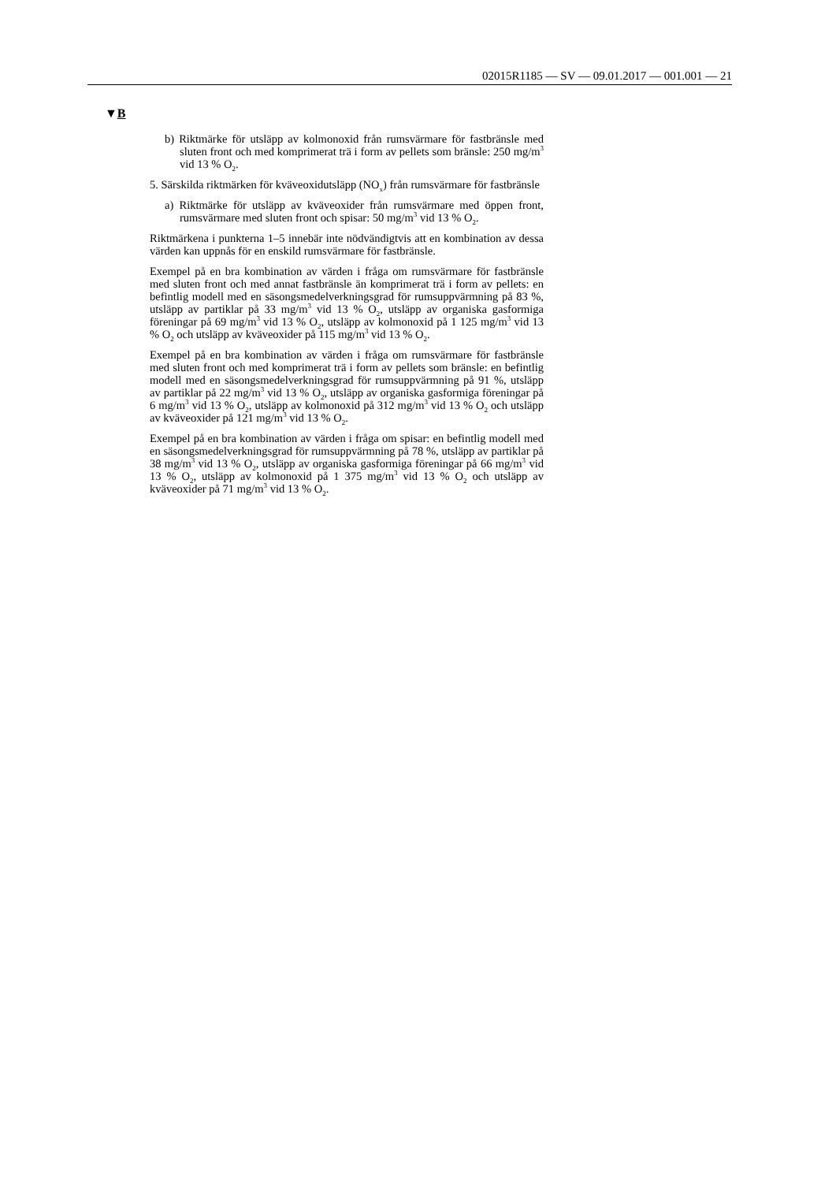02015R1185 — SV — 09.01.2017 — 001.001 — 21
▼B
b) Riktmärke för utsläpp av kolmonoxid från rumsvärmare för fastbränsle med sluten front och med komprimerat trä i form av pellets som bränsle: 250 mg/m<sup>3</sup> vid 13 % O<sub>2</sub>.
5. Särskilda riktmärken för kväveoxidutsläpp (NO<sub>x</sub>) från rumsvärmare för fastbränsle
a) Riktmärke för utsläpp av kväveoxider från rumsvärmare med öppen front, rumsvärmare med sluten front och spisar: 50 mg/m<sup>3</sup> vid 13 % O<sub>2</sub>.
Riktmärkena i punkterna 1–5 innebär inte nödvändigtvis att en kombination av dessa värden kan uppnås för en enskild rumsvärmare för fastbränsle.
Exempel på en bra kombination av värden i fråga om rumsvärmare för fastbränsle med sluten front och med annat fastbränsle än komprimerat trä i form av pellets: en befintlig modell med en säsongsmedelverkningsgrad för rums­uppvärmning på 83 %, utsläpp av partiklar på 33 mg/m<sup>3</sup> vid 13 % O<sub>2</sub>, utsläpp av organiska gasformiga föreningar på 69 mg/m<sup>3</sup> vid 13 % O<sub>2</sub>, utsläpp av kolmo­noxid på 1 125 mg/m<sup>3</sup> vid 13 % O<sub>2</sub> och utsläpp av kväveoxider på 115 mg/m<sup>3</sup> vid 13 % O<sub>2</sub>.
Exempel på en bra kombination av värden i fråga om rumsvärmare för fastbränsle med sluten front och med komprimerat trä i form av pellets som bränsle: en befintlig modell med en säsongsmedelverkningsgrad för rumsupp­värmning på 91 %, utsläpp av partiklar på 22 mg/m<sup>3</sup> vid 13 % O<sub>2</sub>, utsläpp av organiska gasformiga föreningar på 6 mg/m<sup>3</sup> vid 13 % O<sub>2</sub>, utsläpp av kolmo­noxid på 312 mg/m<sup>3</sup> vid 13 % O<sub>2</sub> och utsläpp av kväveoxider på 121 mg/m<sup>3</sup> vid 13 % O<sub>2</sub>.
Exempel på en bra kombination av värden i fråga om spisar: en befintlig modell med en säsongsmedelverkningsgrad för rumsuppvärmning på 78 %, utsläpp av partiklar på 38 mg/m<sup>3</sup> vid 13 % O<sub>2</sub>, utsläpp av organiska gasformiga föreningar på 66 mg/m<sup>3</sup> vid 13 % O<sub>2</sub>, utsläpp av kolmonoxid på 1 375 mg/m<sup>3</sup> vid 13 % O<sub>2</sub> och utsläpp av kväveoxider på 71 mg/m<sup>3</sup> vid 13 % O<sub>2</sub>.